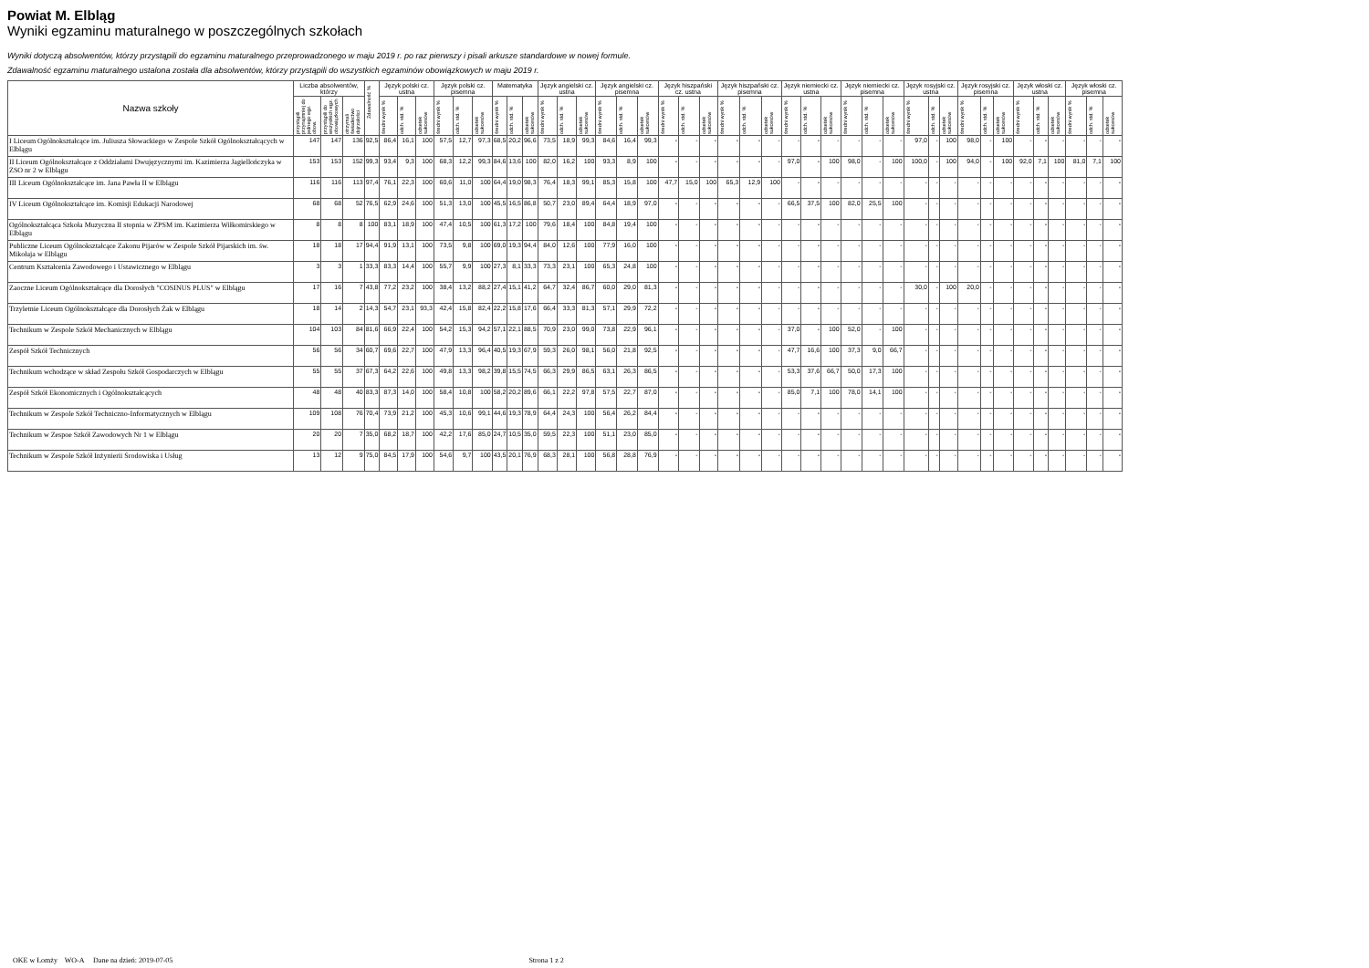Powiat M. Elbląg
Wyniki egzaminu maturalnego w poszczególnych szkołach
Wyniki dotyczą absolwentów, którzy przystąpili do egzaminu maturalnego przeprowadzonego w maju 2019 r. po raz pierwszy i pisali arkusze standardowe w nowej formule.
Zdawalność egzaminu maturalnego ustalona została dla absolwentów, którzy przystąpili do wszystkich egzaminów obowiązkowych w maju 2019 r.
| Nazwa szkoły | Liczba absolwentów, którzy | | | Zdawalność % | Język polski cz. ustna | | | Język polski cz. pisemna | | | Matematyka | | | Język angielski cz. ustna | | | Język angielski cz. pisemna | | | Język hiszpański cz. ustna | | | Język hiszpański cz. pisemna | | | Język niemiecki cz. ustna | | | Język niemiecki cz. pisemna | | | Język rosyjski cz. ustna | | | Język rosyjski cz. pisemna | | | Język włoski cz. ustna | | | Język włoski cz. pisemna | | |
| --- | --- | --- | --- | --- | --- | --- | --- | --- | --- | --- | --- | --- | --- | --- | --- | --- | --- | --- | --- | --- | --- | --- | --- | --- | --- | --- | --- | --- | --- | --- | --- | --- | --- | --- | --- | --- | --- | --- | --- | --- | --- | --- | --- |
| | przystąpili przynajmniej do jednego egz. obow. | przystąpili do wszystkich egz. obowiązkowych | otrzymali świadectwo dojrzałości | | | | | | | | | | | | | | | | | | | | | | | | | | | | | | | | | | | | | | | | |
| | | | | | średni wynik % | odch. std. % | odsetek sukcesów | średni wynik % | odch. std. % | odsetek sukcesów | średni wynik % | odch. std. % | odsetek sukcesów | średni wynik % | odch. std. % | odsetek sukcesów | średni wynik % | odch. std. % | odsetek sukcesów | średni wynik % | odch. std. % | odsetek sukcesów | średni wynik % | odch. std. % | odsetek sukcesów | średni wynik % | odch. std. % | odsetek sukcesów | średni wynik % | odch. std. % | odsetek sukcesów | średni wynik % | odch. std. % | odsetek sukcesów | średni wynik % | odch. std. % | odsetek sukcesów | średni wynik % | odch. std. % | odsetek sukcesów | średni wynik % | odch. std. % | odsetek sukcesów |
| I Liceum Ogólnokształcące im. Juliusza Słowackiego w Zespole Szkół Ogólnokształcących w Elblągu | 147 | 147 | 136 | 92,5 | 86,4 | 16,1 | 100 | 57,5 | 12,7 | 97,3 | 68,5 | 20,2 | 96,6 | 73,5 | 18,9 | 99,3 | 84,6 | 16,4 | 99,3 | - | - | - | - | - | - | - | - | - | - | - | - | 97,0 | - | 100 | 98,0 | - | 100 | - | - | - | - | - | - |
| II Liceum Ogólnokształcące z Oddziałami Dwujęzycznymi im. Kazimierza Jagiellończyka w ZSO nr 2 w Elblągu | 153 | 153 | 152 | 99,3 | 93,4 | 9,3 | 100 | 68,3 | 12,2 | 99,3 | 84,6 | 13,6 | 100 | 82,0 | 16,2 | 100 | 93,3 | 8,9 | 100 | - | - | - | - | - | - | 97,0 | - | 100 | 98,0 | - | 100 | 100,0 | - | 100 | 94,0 | - | 100 | 92,0 | 7,1 | 100 | 81,0 | 7,1 | 100 |
| III Liceum Ogólnokształcące im. Jana Pawła II w Elblągu | 116 | 116 | 113 | 97,4 | 76,1 | 22,3 | 100 | 60,6 | 11,0 | 100 | 64,4 | 19,0 | 98,3 | 76,4 | 18,3 | 99,1 | 85,3 | 15,8 | 100 | 47,7 | 15,0 | 100 | 65,3 | 12,9 | 100 | - | - | - | - | - | - | - | - | - | - | - | - | - | - | - | - | - | - |
| IV Liceum Ogólnokształcące im. Komisji Edukacji Narodowej | 68 | 68 | 52 | 76,5 | 62,9 | 24,6 | 100 | 51,3 | 13,0 | 100 | 45,5 | 16,5 | 86,8 | 50,7 | 23,0 | 89,4 | 64,4 | 18,9 | 97,0 | - | - | - | - | - | - | 66,5 | 37,5 | 100 | 82,0 | 25,5 | 100 | - | - | - | - | - | - | - | - | - | - | - | - |
| Ogólnokształcąca Szkoła Muzyczna II stopnia w ZPSM im. Kazimierza Wiłkomirskiego w Elblągu | 8 | 8 | 8 | 100 | 83,1 | 18,9 | 100 | 47,4 | 10,5 | 100 | 61,3 | 17,2 | 100 | 79,6 | 18,4 | 100 | 84,8 | 19,4 | 100 | - | - | - | - | - | - | - | - | - | - | - | - | - | - | - | - | - | - | - | - | - | - | - | - |
| Publiczne Liceum Ogólnokształcące Zakonu Pijarów w Zespole Szkół Pijarskich im. św. Mikołaja w Elblągu | 18 | 18 | 17 | 94,4 | 91,9 | 13,1 | 100 | 73,5 | 9,8 | 100 | 69,0 | 19,3 | 94,4 | 84,0 | 12,6 | 100 | 77,9 | 16,0 | 100 | - | - | - | - | - | - | - | - | - | - | - | - | - | - | - | - | - | - | - | - | - | - | - | - |
| Centrum Kształcenia Zawodowego i Ustawicznego w Elblągu | 3 | 3 | 1 | 33,3 | 83,3 | 14,4 | 100 | 55,7 | 9,9 | 100 | 27,3 | 8,1 | 33,3 | 73,3 | 23,1 | 100 | 65,3 | 24,8 | 100 | - | - | - | - | - | - | - | - | - | - | - | - | - | - | - | - | - | - | - | - | - | - | - | - |
| Zaoczne Liceum Ogólnokształcące dla Dorosłych "COSINUS PLUS" w Elblągu | 17 | 16 | 7 | 43,8 | 77,2 | 23,2 | 100 | 38,4 | 13,2 | 88,2 | 27,4 | 15,1 | 41,2 | 64,7 | 32,4 | 86,7 | 60,0 | 29,0 | 81,3 | - | - | - | - | - | - | - | - | - | - | - | - | 30,0 | - | 100 | 20,0 | - | - | - | - | - | - | - | - |
| Trzyletnie Liceum Ogólnokształcące dla Dorosłych Żak w Elblągu | 18 | 14 | 2 | 14,3 | 54,7 | 23,1 | 93,3 | 42,4 | 15,8 | 82,4 | 22,2 | 15,8 | 17,6 | 66,4 | 33,3 | 81,3 | 57,1 | 29,9 | 72,2 | - | - | - | - | - | - | - | - | - | - | - | - | - | - | - | - | - | - | - | - | - | - | - | - |
| Technikum w Zespole Szkół Mechanicznych w Elblągu | 104 | 103 | 84 | 81,6 | 66,9 | 22,4 | 100 | 54,2 | 15,3 | 94,2 | 57,1 | 22,1 | 88,5 | 70,9 | 23,0 | 99,0 | 73,8 | 22,9 | 96,1 | - | - | - | - | - | - | 37,0 | - | 100 | 52,0 | - | 100 | - | - | - | - | - | - | - | - | - | - | - | - |
| Zespół Szkół Technicznych | 56 | 56 | 34 | 60,7 | 69,6 | 22,7 | 100 | 47,9 | 13,3 | 96,4 | 40,5 | 19,3 | 67,9 | 59,3 | 26,0 | 98,1 | 56,0 | 21,8 | 92,5 | - | - | - | - | - | - | 47,7 | 16,6 | 100 | 37,3 | 9,0 | 66,7 | - | - | - | - | - | - | - | - | - | - | - | - |
| Technikum wchodzące w skład Zespołu Szkół Gospodarczych w Elblągu | 55 | 55 | 37 | 67,3 | 64,2 | 22,6 | 100 | 49,8 | 13,3 | 98,2 | 39,8 | 15,5 | 74,5 | 66,3 | 29,9 | 86,5 | 63,1 | 26,3 | 86,5 | - | - | - | - | - | - | 53,3 | 37,6 | 66,7 | 50,0 | 17,3 | 100 | - | - | - | - | - | - | - | - | - | - | - | - |
| Zespół Szkół Ekonomicznych i Ogólnokształcących | 48 | 48 | 40 | 83,3 | 87,3 | 14,0 | 100 | 58,4 | 10,8 | 100 | 58,2 | 20,2 | 89,6 | 66,1 | 22,2 | 97,8 | 57,5 | 22,7 | 87,0 | - | - | - | - | - | - | 85,0 | 7,1 | 100 | 78,0 | 14,1 | 100 | - | - | - | - | - | - | - | - | - | - | - | - |
| Technikum w Zespole Szkół Techniczno-Informatycznych w Elblągu | 109 | 108 | 76 | 70,4 | 73,9 | 21,2 | 100 | 45,3 | 10,6 | 99,1 | 44,6 | 19,3 | 78,9 | 64,4 | 24,3 | 100 | 56,4 | 26,2 | 84,4 | - | - | - | - | - | - | - | - | - | - | - | - | - | - | - | - | - | - | - | - | - | - | - | - |
| Technikum w Zespoe Szkół Zawodowych Nr 1 w Elblągu | 20 | 20 | 7 | 35,0 | 68,2 | 18,7 | 100 | 42,2 | 17,6 | 85,0 | 24,7 | 10,5 | 35,0 | 59,5 | 22,3 | 100 | 51,1 | 23,0 | 85,0 | - | - | - | - | - | - | - | - | - | - | - | - | - | - | - | - | - | - | - | - | - | - | - | - |
| Technikum w Zespole Szkół Inżynierii Środowiska i Usług | 13 | 12 | 9 | 75,0 | 84,5 | 17,9 | 100 | 54,6 | 9,7 | 100 | 43,5 | 20,1 | 76,9 | 68,3 | 28,1 | 100 | 56,8 | 28,8 | 76,9 | - | - | - | - | - | - | - | - | - | - | - | - | - | - | - | - | - | - | - | - | - | - | - | - |
OKE w Łomży WO-A Dane na dzień: 2019-07-05 Strona 1 z 2